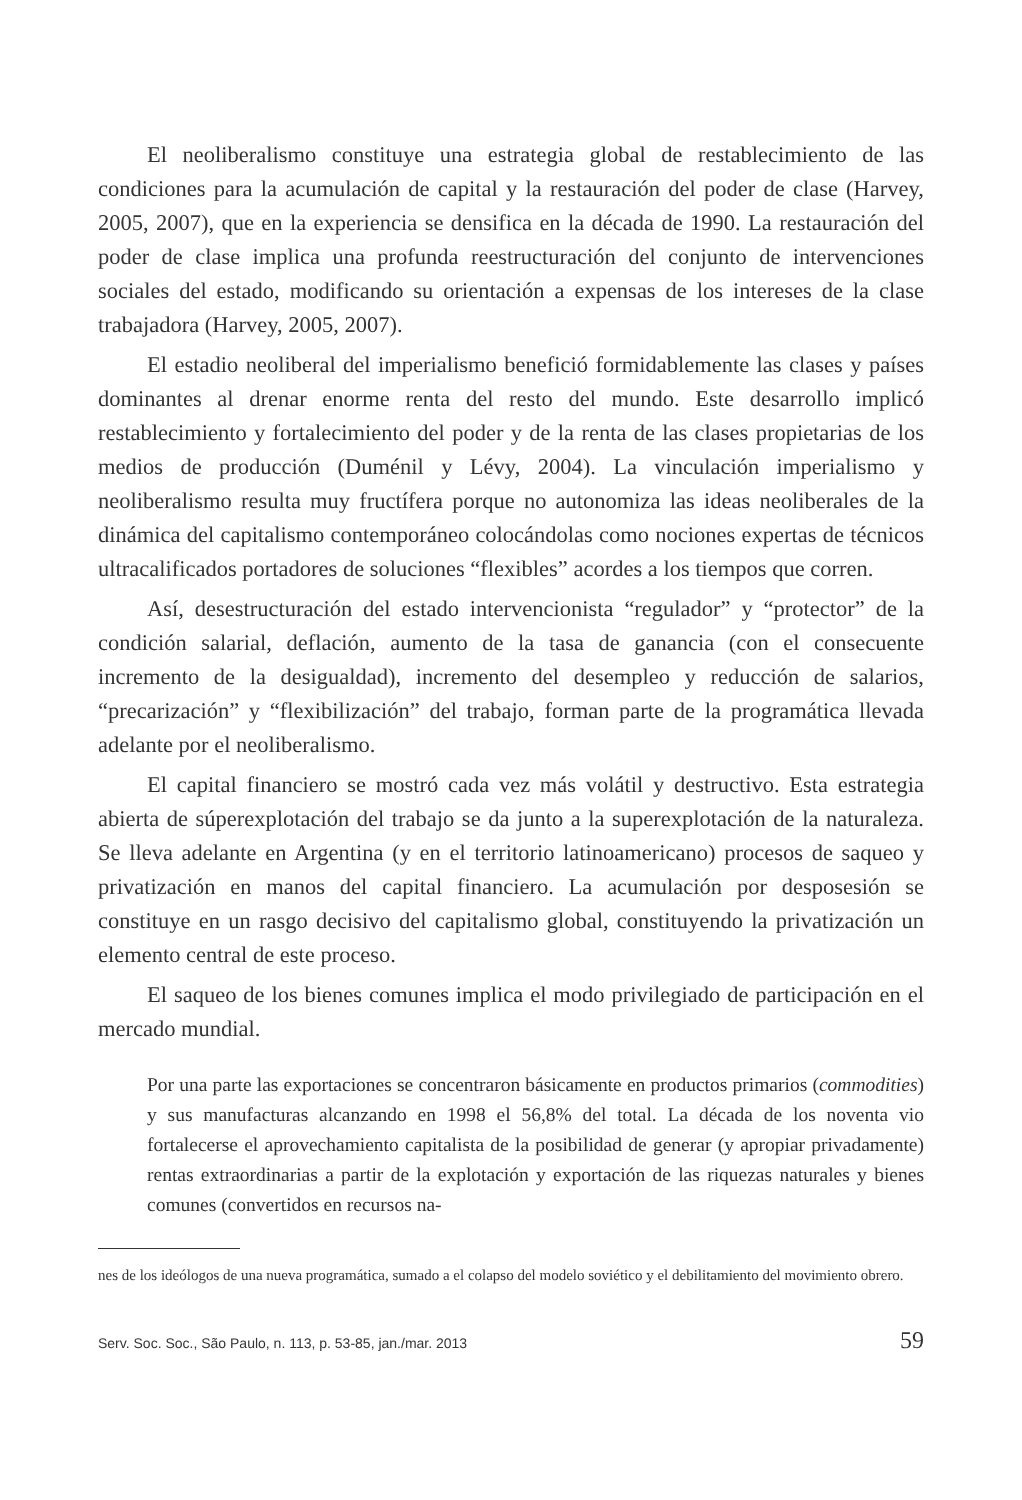El neoliberalismo constituye una estrategia global de restablecimiento de las condiciones para la acumulación de capital y la restauración del poder de clase (Harvey, 2005, 2007), que en la experiencia se densifica en la década de 1990. La restauración del poder de clase implica una profunda reestructuración del conjunto de intervenciones sociales del estado, modificando su orientación a expensas de los intereses de la clase trabajadora (Harvey, 2005, 2007).
El estadio neoliberal del imperialismo benefició formidablemente las clases y países dominantes al drenar enorme renta del resto del mundo. Este desarrollo implicó restablecimiento y fortalecimiento del poder y de la renta de las clases propietarias de los medios de producción (Duménil y Lévy, 2004). La vinculación imperialismo y neoliberalismo resulta muy fructífera porque no autonomiza las ideas neoliberales de la dinámica del capitalismo contemporáneo colocándolas como nociones expertas de técnicos ultracalificados portadores de soluciones “flexibles” acordes a los tiempos que corren.
Así, desestructuración del estado intervencionista “regulador” y “protector” de la condición salarial, deflación, aumento de la tasa de ganancia (con el consecuente incremento de la desigualdad), incremento del desempleo y reducción de salarios, “precarización” y “flexibilización” del trabajo, forman parte de la programática llevada adelante por el neoliberalismo.
El capital financiero se mostró cada vez más volátil y destructivo. Esta estrategia abierta de súperexplotación del trabajo se da junto a la superexplotación de la naturaleza. Se lleva adelante en Argentina (y en el territorio latinoamericano) procesos de saqueo y privatización en manos del capital financiero. La acumulación por desposesión se constituye en un rasgo decisivo del capitalismo global, constituyendo la privatización un elemento central de este proceso.
El saqueo de los bienes comunes implica el modo privilegiado de participación en el mercado mundial.
Por una parte las exportaciones se concentraron básicamente en productos primarios (commodities) y sus manufacturas alcanzando en 1998 el 56,8% del total. La década de los noventa vio fortalecerse el aprovechamiento capitalista de la posibilidad de generar (y apropiar privadamente) rentas extraordinarias a partir de la explotación y exportación de las riquezas naturales y bienes comunes (convertidos en recursos na-
nes de los ideólogos de una nueva programática, sumado a el colapso del modelo soviético y el debilitamiento del movimiento obrero.
Serv. Soc. Soc., São Paulo, n. 113, p. 53-85, jan./mar. 2013 59